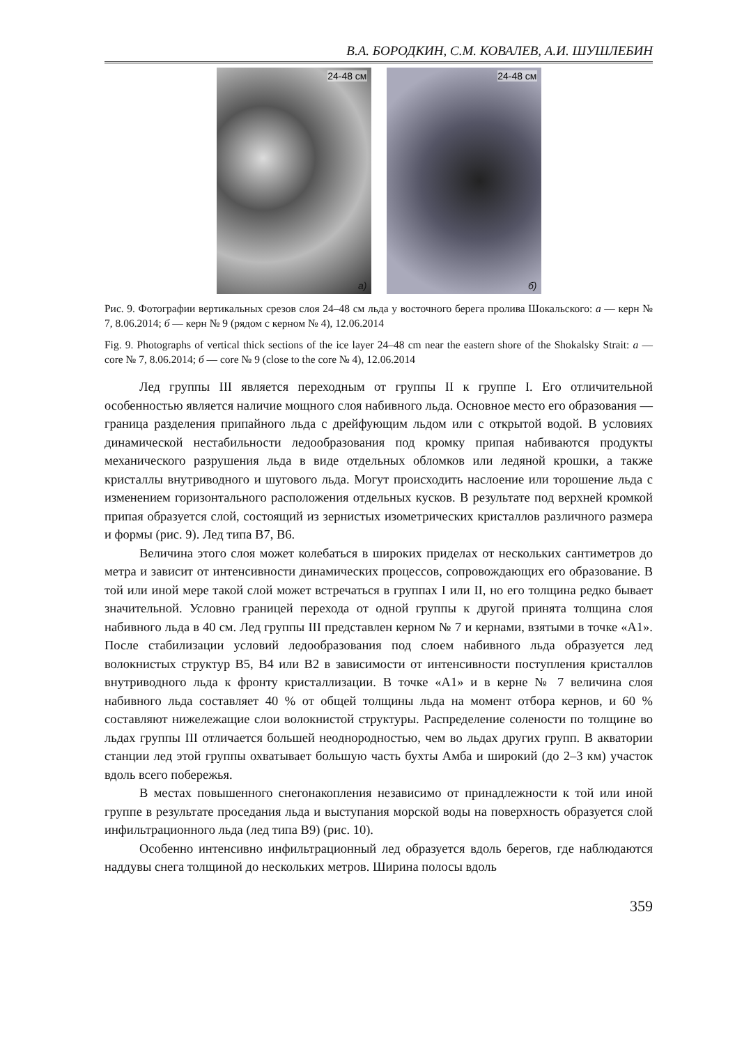В.А. БОРОДКИН, С.М. КОВАЛЕВ, А.И. ШУШЛЕБИН
24-48 см
а)
24-48 см
б)
Рис. 9. Фотографии вертикальных срезов слоя 24–48 см льда у восточного берега пролива Шокальского: а — керн № 7, 8.06.2014; б — керн № 9 (рядом с керном № 4), 12.06.2014
Fig. 9. Photographs of vertical thick sections of the ice layer 24–48 cm near the eastern shore of the Shokalsky Strait: a — core № 7, 8.06.2014; б — core № 9 (close to the core № 4), 12.06.2014
Лед группы III является переходным от группы II к группе I. Его отличительной особенностью является наличие мощного слоя набивного льда. Основное место его образования — граница разделения припайного льда с дрейфующим льдом или с открытой водой. В условиях динамической нестабильности ледообразования под кромку припая набиваются продукты механического разрушения льда в виде отдельных обломков или ледяной крошки, а также кристаллы внутриводного и шугового льда. Могут происходить наслоение или торошение льда с изменением горизонтального расположения отдельных кусков. В результате под верхней кромкой припая образуется слой, состоящий из зернистых изометрических кристаллов различного размера и формы (рис. 9). Лед типа B7, B6.
Величина этого слоя может колебаться в широких приделах от нескольких сантиметров до метра и зависит от интенсивности динамических процессов, сопровождающих его образование. В той или иной мере такой слой может встречаться в группах I или II, но его толщина редко бывает значительной. Условно границей перехода от одной группы к другой принята толщина слоя набивного льда в 40 см. Лед группы III представлен керном № 7 и кернами, взятыми в точке «А1». После стабилизации условий ледообразования под слоем набивного льда образуется лед волокнистых структур B5, B4 или B2 в зависимости от интенсивности поступления кристаллов внутриводного льда к фронту кристаллизации. В точке «А1» и в керне № 7 величина слоя набивного льда составляет 40 % от общей толщины льда на момент отбора кернов, и 60 % составляют нижележащие слои волокнистой структуры. Распределение солености по толщине во льдах группы III отличается большей неоднородностью, чем во льдах других групп. В акватории станции лед этой группы охватывает большую часть бухты Амба и широкий (до 2–3 км) участок вдоль всего побережья.
В местах повышенного снегонакопления независимо от принадлежности к той или иной группе в результате проседания льда и выступания морской воды на поверхность образуется слой инфильтрационного льда (лед типа B9) (рис. 10).
Особенно интенсивно инфильтрационный лед образуется вдоль берегов, где наблюдаются наддувы снега толщиной до нескольких метров. Ширина полосы вдоль
359